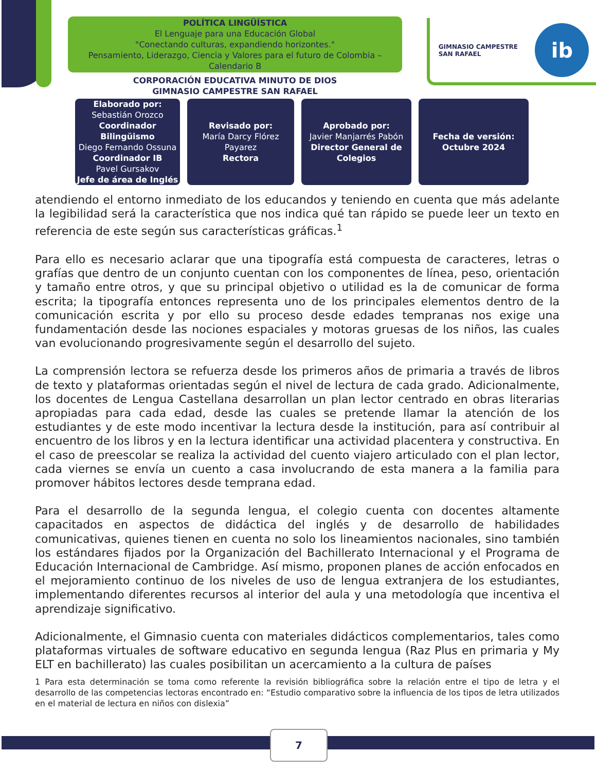POLÍTICA LINGÜÍSTICA
El Lenguaje para una Educación Global
"Conectando culturas, expandiendo horizontes."
Pensamiento, Liderazgo, Ciencia y Valores para el futuro de Colombia – Calendario B
CORPORACIÓN EDUCATIVA MINUTO DE DIOS
GIMNASIO CAMPESTRE SAN RAFAEL
GIMNASIO CAMPESTRE
SAN RAFAEL
ib
| Elaborado por: Sebastián Orozco Coordinador Bilingüismo Diego Fernando Ossuna Coordinador IB Pavel Gursakov Jefe de área de Inglés | Revisado por: María Darcy Flórez Payarez Rectora | Aprobado por: Javier Manjarrés Pabón Director General de Colegios | Fecha de versión: Octubre 2024 |
atendiendo el entorno inmediato de los educandos y teniendo en cuenta que más adelante la legibilidad será la característica que nos indica qué tan rápido se puede leer un texto en referencia de este según sus características gráficas.<sup>1</sup>
Para ello es necesario aclarar que una tipografía está compuesta de caracteres, letras o grafías que dentro de un conjunto cuentan con los componentes de línea, peso, orientación y tamaño entre otros, y que su principal objetivo o utilidad es la de comunicar de forma escrita; la tipografía entonces representa uno de los principales elementos dentro de la comunicación escrita y por ello su proceso desde edades tempranas nos exige una fundamentación desde las nociones espaciales y motoras gruesas de los niños, las cuales van evolucionando progresivamente según el desarrollo del sujeto.
La comprensión lectora se refuerza desde los primeros años de primaria a través de libros de texto y plataformas orientadas según el nivel de lectura de cada grado. Adicionalmente, los docentes de Lengua Castellana desarrollan un plan lector centrado en obras literarias apropiadas para cada edad, desde las cuales se pretende llamar la atención de los estudiantes y de este modo incentivar la lectura desde la institución, para así contribuir al encuentro de los libros y en la lectura identificar una actividad placentera y constructiva. En el caso de preescolar se realiza la actividad del cuento viajero articulado con el plan lector, cada viernes se envía un cuento a casa involucrando de esta manera a la familia para promover hábitos lectores desde temprana edad.
Para el desarrollo de la segunda lengua, el colegio cuenta con docentes altamente capacitados en aspectos de didáctica del inglés y de desarrollo de habilidades comunicativas, quienes tienen en cuenta no solo los lineamientos nacionales, sino también los estándares fijados por la Organización del Bachillerato Internacional y el Programa de Educación Internacional de Cambridge. Así mismo, proponen planes de acción enfocados en el mejoramiento continuo de los niveles de uso de lengua extranjera de los estudiantes, implementando diferentes recursos al interior del aula y una metodología que incentiva el aprendizaje significativo.
Adicionalmente, el Gimnasio cuenta con materiales didácticos complementarios, tales como plataformas virtuales de software educativo en segunda lengua (Raz Plus en primaria y My ELT en bachillerato) las cuales posibilitan un acercamiento a la cultura de países
1 Para esta determinación se toma como referente la revisión bibliográfica sobre la relación entre el tipo de letra y el desarrollo de las competencias lectoras encontrado en: “Estudio comparativo sobre la influencia de los tipos de letra utilizados en el material de lectura en niños con dislexia”
7